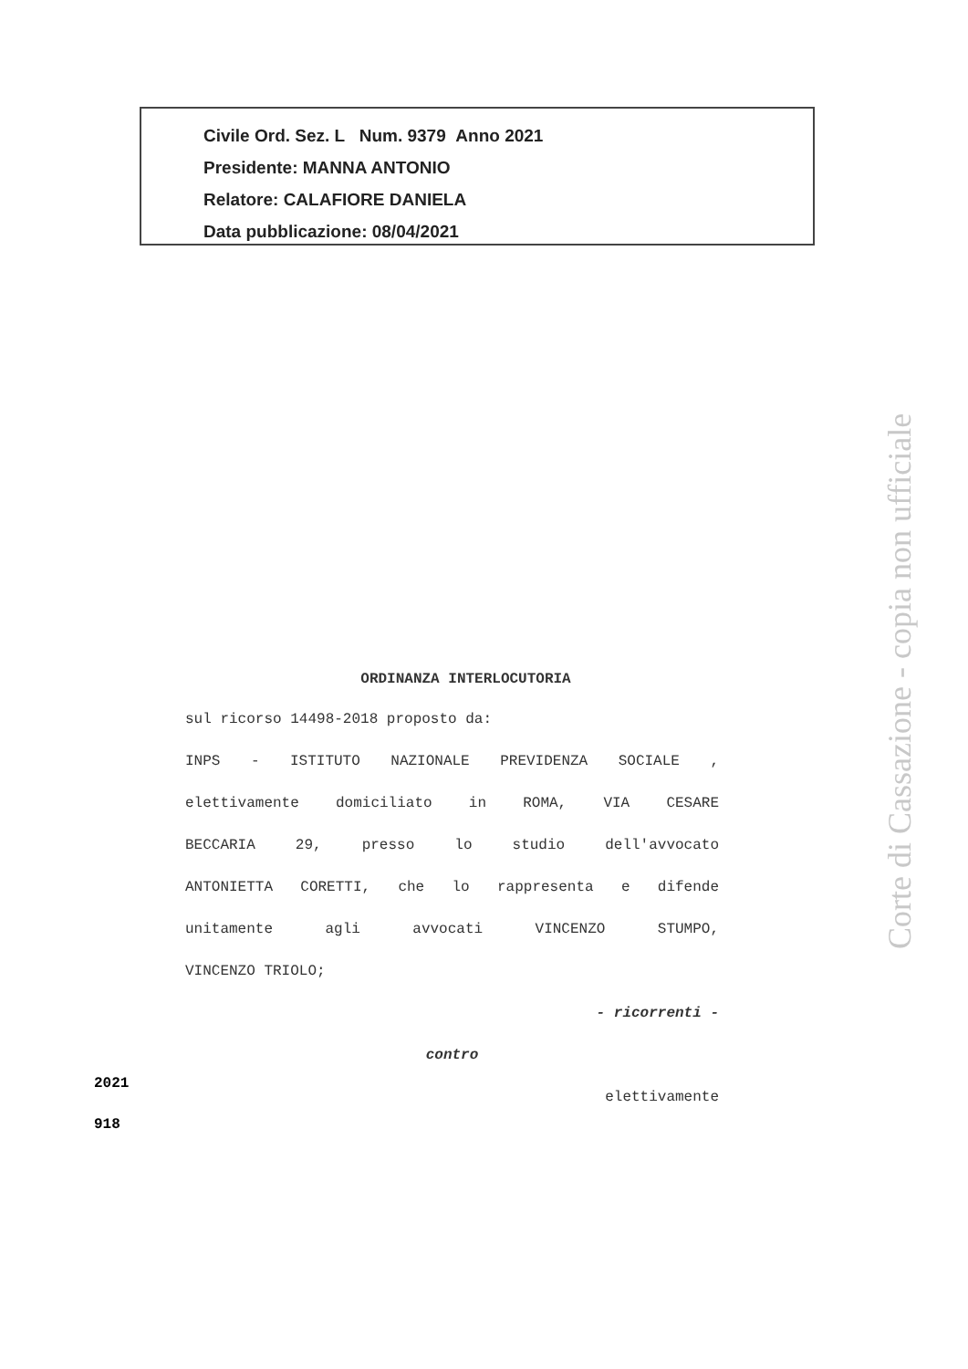Civile Ord. Sez. L Num. 9379 Anno 2021
Presidente: MANNA ANTONIO
Relatore: CALAFIORE DANIELA
Data pubblicazione: 08/04/2021
ORDINANZA INTERLOCUTORIA
sul ricorso 14498-2018 proposto da:
INPS - ISTITUTO NAZIONALE PREVIDENZA SOCIALE ,
elettivamente domiciliato in ROMA, VIA CESARE
BECCARIA 29, presso lo studio dell'avvocato
ANTONIETTA CORETTI, che lo rappresenta e difende
unitamente agli avvocati VINCENZO STUMPO,
VINCENZO TRIOLO;
- ricorrenti -
contro
elettivamente
2021
918
Corte di Cassazione - copia non ufficiale